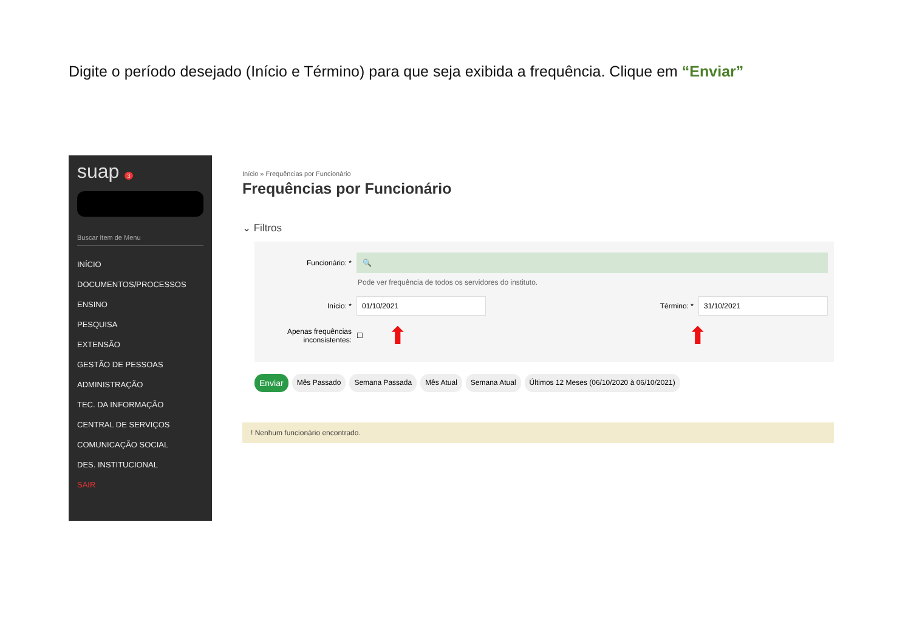Digite o período desejado (Início e Término) para que seja exibida a frequência. Clique em “Enviar”
suap 3
Buscar Item de Menu
INÍCIO
DOCUMENTOS/PROCESSOS
ENSINO
PESQUISA
EXTENSÃO
GESTÃO DE PESSOAS
ADMINISTRAÇÃO
TEC. DA INFORMAÇÃO
CENTRAL DE SERVIÇOS
COMUNICAÇÃO SOCIAL
DES. INSTITUCIONAL
SAIR
Início » Frequências por Funcionário
Frequências por Funcionário
⌄ Filtros
Funcionário: *
🔍
Pode ver frequência de todos os servidores do instituto.
Início: *
01/10/2021
Término: *
31/10/2021
Apenas frequências inconsistentes:
☐ ⬆ ⬆
Enviar Mês Passado Semana Passada Mês Atual Semana Atual Últimos 12 Meses (06/10/2020 à 06/10/2021)
! Nenhum funcionário encontrado.